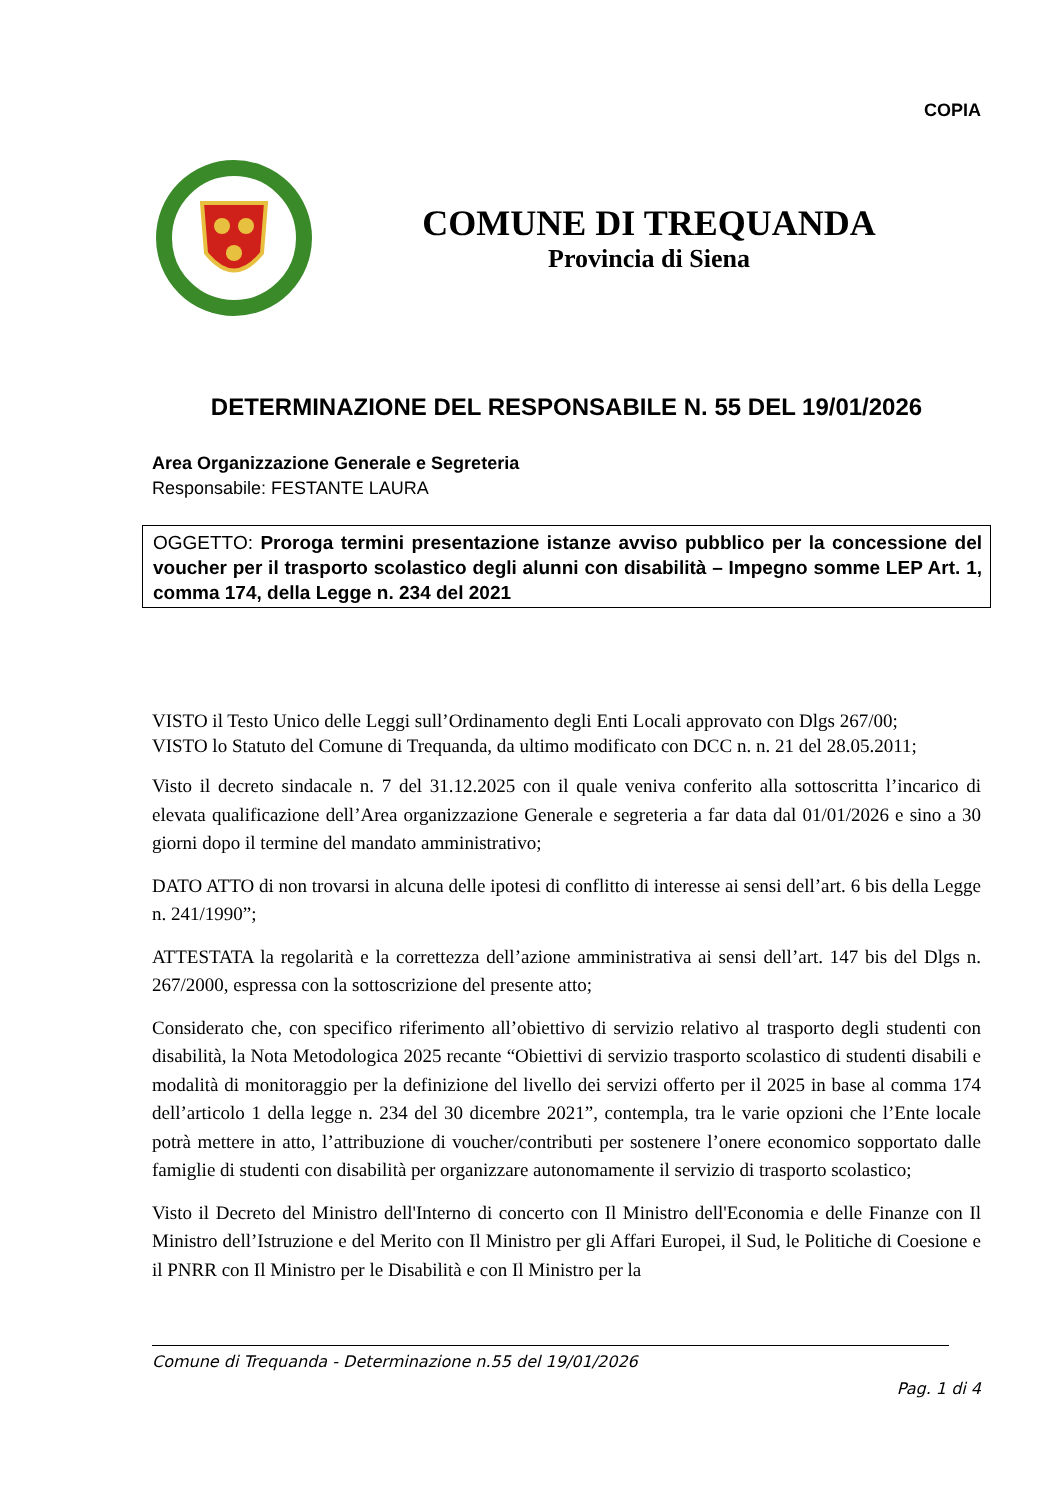COPIA
COMUNE DI TREQUANDA
Provincia di Siena
DETERMINAZIONE DEL RESPONSABILE N. 55 DEL 19/01/2026
Area Organizzazione Generale e Segreteria
Responsabile: FESTANTE LAURA
OGGETTO: Proroga termini presentazione istanze avviso pubblico per la concessione del voucher per il trasporto scolastico degli alunni con disabilità – Impegno somme LEP Art. 1, comma 174, della Legge n. 234 del 2021
VISTO il Testo Unico delle Leggi sull’Ordinamento degli Enti Locali approvato con Dlgs 267/00;
VISTO lo Statuto del Comune di Trequanda, da ultimo modificato con DCC n. n. 21 del 28.05.2011;
Visto il decreto sindacale n. 7 del 31.12.2025 con il quale veniva conferito alla sottoscritta l’incarico di elevata qualificazione dell’Area organizzazione Generale e segreteria a far data dal 01/01/2026 e sino a 30 giorni dopo il termine del mandato amministrativo;
DATO ATTO di non trovarsi in alcuna delle ipotesi di conflitto di interesse ai sensi dell’art. 6 bis della Legge n. 241/1990”;
ATTESTATA la regolarità e la correttezza dell’azione amministrativa ai sensi dell’art. 147 bis del Dlgs n. 267/2000, espressa con la sottoscrizione del presente atto;
Considerato che, con specifico riferimento all’obiettivo di servizio relativo al trasporto degli studenti con disabilità, la Nota Metodologica 2025 recante “Obiettivi di servizio trasporto scolastico di studenti disabili e modalità di monitoraggio per la definizione del livello dei servizi offerto per il 2025 in base al comma 174 dell’articolo 1 della legge n. 234 del 30 dicembre 2021”, contempla, tra le varie opzioni che l’Ente locale potrà mettere in atto, l’attribuzione di voucher/contributi per sostenere l’onere economico sopportato dalle famiglie di studenti con disabilità per organizzare autonomamente il servizio di trasporto scolastico;
Visto il Decreto del Ministro dell'Interno di concerto con Il Ministro dell'Economia e delle Finanze con Il Ministro dell’Istruzione e del Merito con Il Ministro per gli Affari Europei, il Sud, le Politiche di Coesione e il PNRR con Il Ministro per le Disabilità e con Il Ministro per la
Comune di Trequanda - Determinazione n.55 del 19/01/2026
Pag. 1 di 4